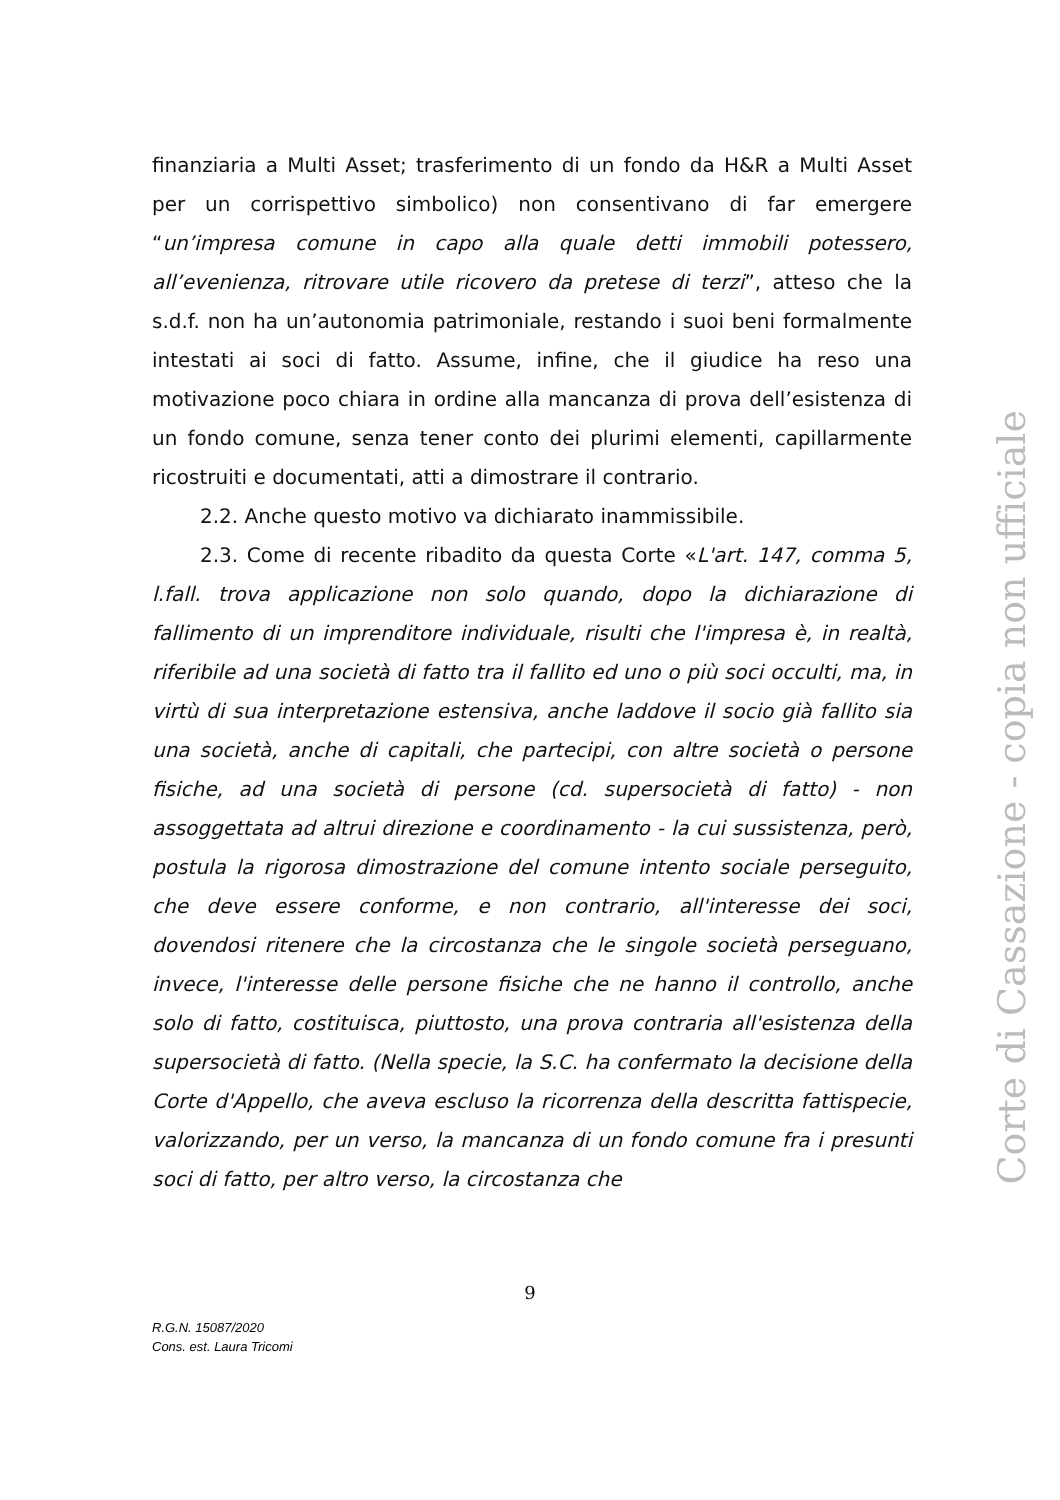finanziaria a Multi Asset; trasferimento di un fondo da H&R a Multi Asset per un corrispettivo simbolico) non consentivano di far emergere “un’impresa comune in capo alla quale detti immobili potessero, all’evenienza, ritrovare utile ricovero da pretese di terzi”, atteso che la s.d.f. non ha un’autonomia patrimoniale, restando i suoi beni formalmente intestati ai soci di fatto. Assume, infine, che il giudice ha reso una motivazione poco chiara in ordine alla mancanza di prova dell’esistenza di un fondo comune, senza tener conto dei plurimi elementi, capillarmente ricostruiti e documentati, atti a dimostrare il contrario.
2.2. Anche questo motivo va dichiarato inammissibile.
2.3. Come di recente ribadito da questa Corte «L'art. 147, comma 5, l.fall. trova applicazione non solo quando, dopo la dichiarazione di fallimento di un imprenditore individuale, risulti che l'impresa è, in realtà, riferibile ad una società di fatto tra il fallito ed uno o più soci occulti, ma, in virtù di sua interpretazione estensiva, anche laddove il socio già fallito sia una società, anche di capitali, che partecipi, con altre società o persone fisiche, ad una società di persone (cd. supersocietà di fatto) - non assoggettata ad altrui direzione e coordinamento - la cui sussistenza, però, postula la rigorosa dimostrazione del comune intento sociale perseguito, che deve essere conforme, e non contrario, all'interesse dei soci, dovendosi ritenere che la circostanza che le singole società perseguano, invece, l'interesse delle persone fisiche che ne hanno il controllo, anche solo di fatto, costituisca, piuttosto, una prova contraria all'esistenza della supersocietà di fatto. (Nella specie, la S.C. ha confermato la decisione della Corte d'Appello, che aveva escluso la ricorrenza della descritta fattispecie, valorizzando, per un verso, la mancanza di un fondo comune fra i presunti soci di fatto, per altro verso, la circostanza che
9
R.G.N. 15087/2020
Cons. est. Laura Tricomi
Corte di Cassazione - copia non ufficiale